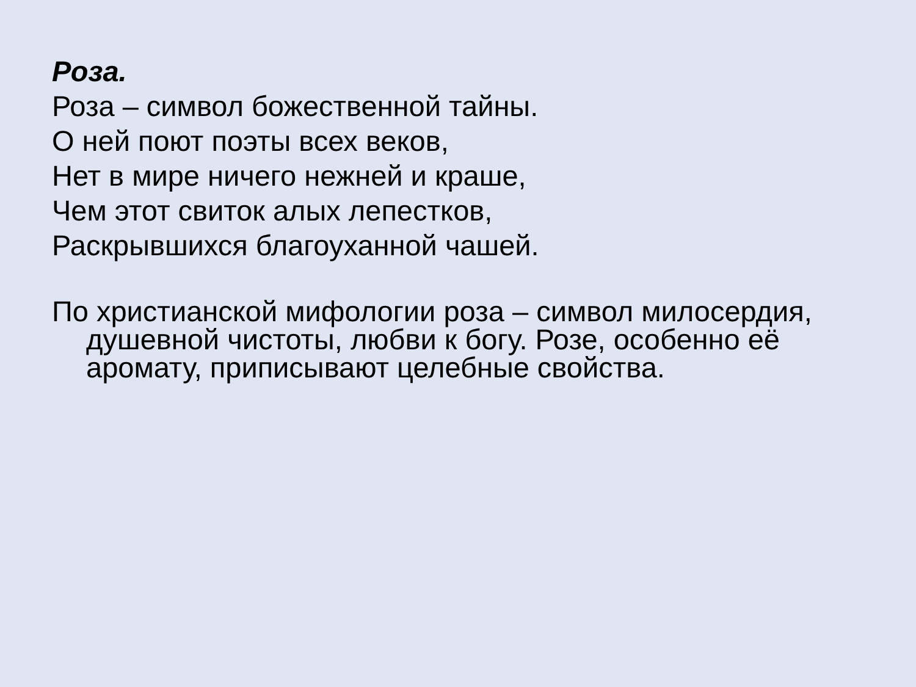Роза.
Роза – символ божественной тайны.
О ней поют поэты всех веков,
Нет в мире ничего нежней и краше,
Чем этот свиток алых лепестков,
Раскрывшихся благоуханной чашей.
По христианской мифологии роза – символ милосердия, душевной чистоты, любви к богу. Розе, особенно её аромату, приписывают целебные свойства.